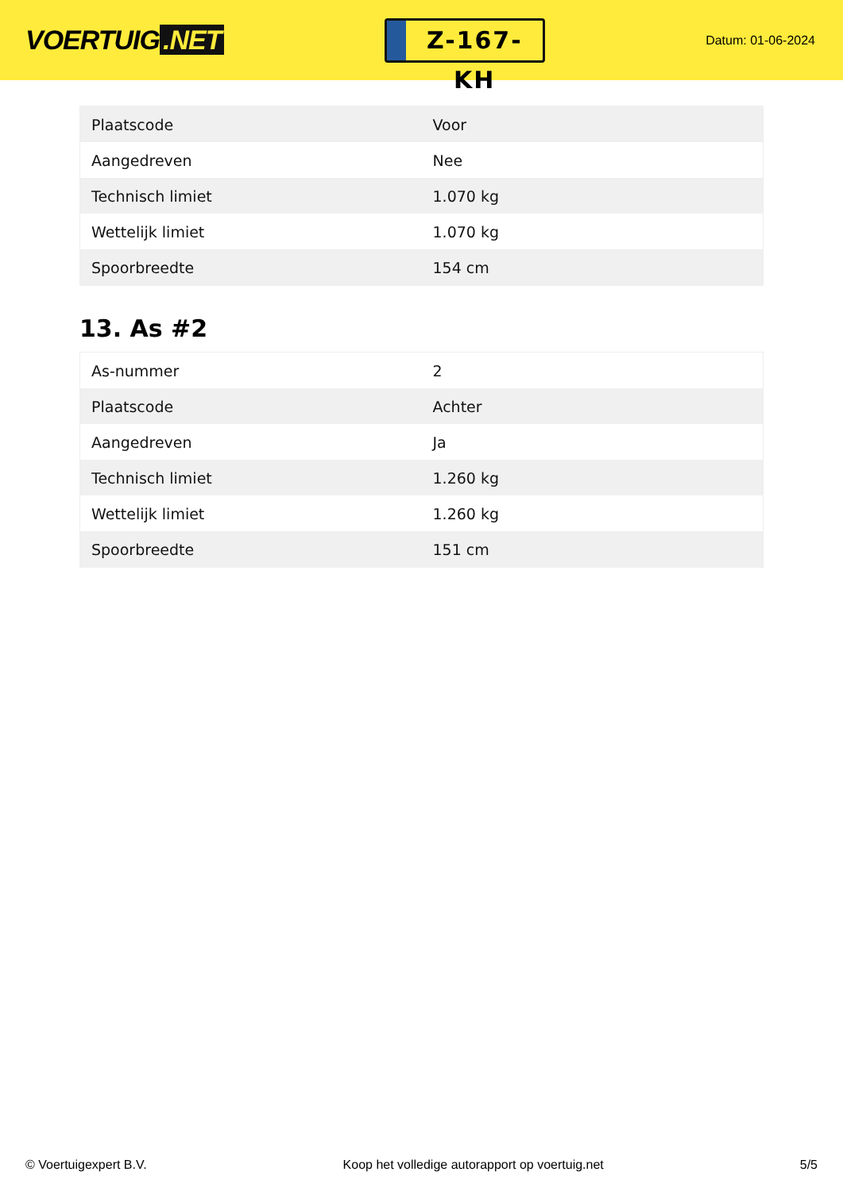VOERTUIG.NET
Z-167-KH
Datum: 01-06-2024
| Plaatscode | Voor |
| Aangedreven | Nee |
| Technisch limiet | 1.070 kg |
| Wettelijk limiet | 1.070 kg |
| Spoorbreedte | 154 cm |
13. As #2
| As-nummer | 2 |
| Plaatscode | Achter |
| Aangedreven | Ja |
| Technisch limiet | 1.260 kg |
| Wettelijk limiet | 1.260 kg |
| Spoorbreedte | 151 cm |
© Voertuigexpert B.V. Koop het volledige autorapport op voertuig.net 5/5